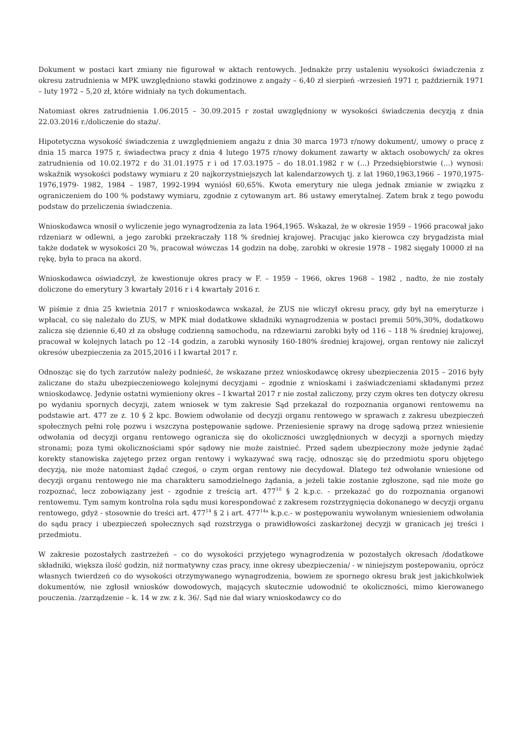Dokument w postaci kart zmiany nie figurował w aktach rentowych. Jednakże przy ustaleniu wysokości świadczenia z okresu zatrudnienia w MPK uwzględniono stawki godzinowe z angaży – 6,40 zł sierpień -wrzesień 1971 r, październik 1971 – luty 1972 – 5,20 zł, które widniały na tych dokumentach.
Natomiast okres zatrudnienia 1.06.2015 – 30.09.2015 r został uwzględniony w wysokości świadczenia decyzją z dnia 22.03.2016 r./doliczenie do stażu/.
Hipotetyczna wysokość świadczenia z uwzględnieniem angażu z dnia 30 marca 1973 r/nowy dokument/, umowy o pracę z dnia 15 marca 1975 r, świadectwa pracy z dnia 4 lutego 1975 r/nowy dokument zawarty w aktach osobowych/ za okres zatrudnienia od 10.02.1972 r do 31.01.1975 r i od 17.03.1975 – do 18.01.1982 r w (...) Przedsiębiorstwie (...) wynosi: wskaźnik wysokości podstawy wymiaru z 20 najkorzystniejszych lat kalendarzowych tj. z lat 1960,1963,1966 – 1970,1975- 1976,1979- 1982, 1984 – 1987, 1992-1994 wyniósł 60,65%. Kwota emerytury nie ulega jednak zmianie w związku z ograniczeniem do 100 % podstawy wymiaru, zgodnie z cytowanym art. 86 ustawy emerytalnej. Zatem brak z tego powodu podstaw do przeliczenia świadczenia.
Wnioskodawca wnosił o wyliczenie jego wynagrodzenia za lata 1964,1965. Wskazał, że w okresie 1959 – 1966 pracował jako rdzeniarz w odlewni, a jego zarobki przekraczały 118 % średniej krajowej. Pracując jako kierowca czy brygadzista miał także dodatek w wysokości 20 %, pracował wówczas 14 godzin na dobę, zarobki w okresie 1978 – 1982 sięgały 10000 zł na rękę, była to praca na akord.
Wnioskodawca oświadczył, że kwestionuje okres pracy w F. – 1959 – 1966, okres 1968 – 1982 , nadto, że nie zostały doliczone do emerytury 3 kwartały 2016 r i 4 kwartały 2016 r.
W piśmie z dnia 25 kwietnia 2017 r wnioskodawca wskazał, że ZUS nie wliczył okresu pracy, gdy był na emeryturze i wpłacał, co się należało do ZUS, w MPK miał dodatkowe składniki wynagrodzenia w postaci premii 50%,30%, dodatkowo zalicza się dziennie 6,40 zł za obsługę codzienną samochodu, na rdzewiarni zarobki były od 116 – 118 % średniej krajowej, pracował w kolejnych latach po 12 -14 godzin, a zarobki wynosiły 160-180% średniej krajowej, organ rentowy nie zaliczył okresów ubezpieczenia za 2015,2016 i I kwartał 2017 r.
Odnosząc się do tych zarzutów należy podnieść, że wskazane przez wnioskodawcę okresy ubezpieczenia 2015 – 2016 były zaliczane do stażu ubezpieczeniowego kolejnymi decyzjami – zgodnie z wnioskami i zaświadczeniami składanymi przez wnioskodawcę. Jedynie ostatni wymieniony okres – I kwartał 2017 r nie został zaliczony, przy czym okres ten dotyczy okresu po wydaniu spornych decyzji, zatem wniosek w tym zakresie Sąd przekazał do rozpoznania organowi rentowemu na podstawie art. 477 ze z. 10 § 2 kpc. Bowiem odwołanie od decyzji organu rentowego w sprawach z zakresu ubezpieczeń społecznych pełni rolę pozwu i wszczyna postępowanie sądowe. Przeniesienie sprawy na drogę sądową przez wniesienie odwołania od decyzji organu rentowego ogranicza się do okoliczności uwzględnionych w decyzji a spornych między stronami; poza tymi okolicznościami spór sądowy nie może zaistnieć. Przed sądem ubezpieczony może jedynie żądać korekty stanowiska zajętego przez organ rentowy i wykazywać swą rację, odnosząc się do przedmiotu sporu objętego decyzją, nie może natomiast żądać czegoś, o czym organ rentowy nie decydował. Dlatego też odwołanie wniesione od decyzji organu rentowego nie ma charakteru samodzielnego żądania, a jeżeli takie zostanie zgłoszone, sąd nie może go rozpoznać, lecz zobowiązany jest - zgodnie z treścią art. 477<sup>10</sup> § 2 k.p.c. - przekazać go do rozpoznania organowi rentowemu. Tym samym kontrolna rola sądu musi korespondować z zakresem rozstrzygnięcia dokonanego w decyzji organu rentowego, gdyż - stosownie do treści art. 477<sup>14</sup> § 2 i art. 477<sup>14a</sup> k.p.c.- w postępowaniu wywołanym wniesieniem odwołania do sądu pracy i ubezpieczeń społecznych sąd rozstrzyga o prawidłowości zaskarżonej decyzji w granicach jej treści i przedmiotu.
W zakresie pozostałych zastrzeżeń – co do wysokości przyjętego wynagrodzenia w pozostałych okresach /dodatkowe składniki, większa ilość godzin, niż normatywny czas pracy, inne okresy ubezpieczenia/ - w niniejszym postepowaniu, oprócz własnych twierdzeń co do wysokości otrzymywanego wynagrodzenia, bowiem ze spornego okresu brak jest jakichkolwiek dokumentów, nie zgłosił wniosków dowodowych, mających skutecznie udowodnić te okoliczności, mimo kierowanego pouczenia. /zarządzenie – k. 14 w zw. z k. 36/. Sąd nie dał wiary wnioskodawcy co do